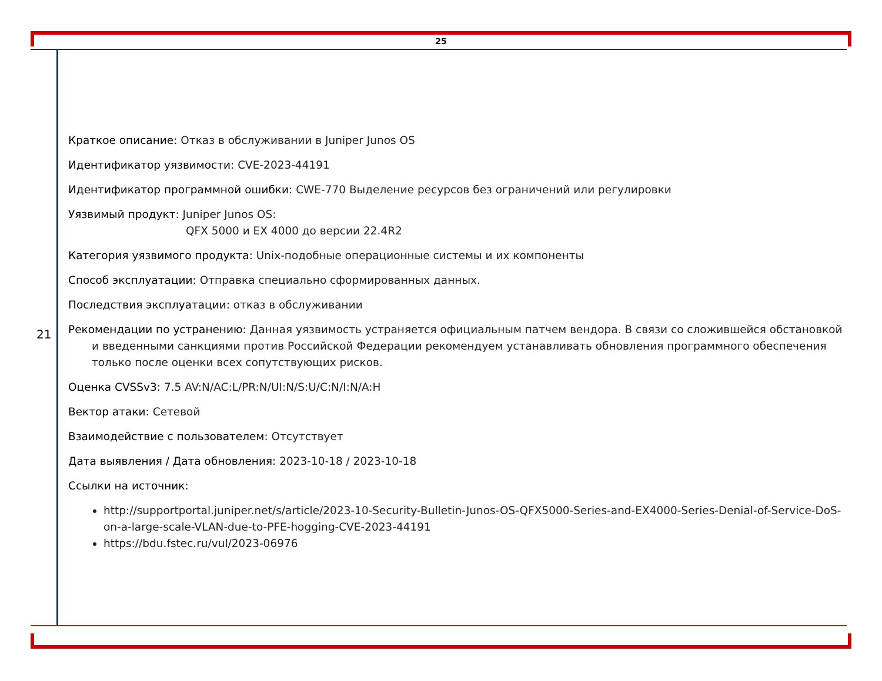25
21
Краткое описание: Отказ в обслуживании в Juniper Junos OS
Идентификатор уязвимости: CVE-2023-44191
Идентификатор программной ошибки: CWE-770 Выделение ресурсов без ограничений или регулировки
Уязвимый продукт: Juniper Junos OS:
QFX 5000 и EX 4000 до версии 22.4R2
Категория уязвимого продукта: Unix-подобные операционные системы и их компоненты
Способ эксплуатации: Отправка специально сформированных данных.
Последствия эксплуатации: отказ в обслуживании
Рекомендации по устранению: Данная уязвимость устраняется официальным патчем вендора. В связи со сложившейся обстановкой и введенными санкциями против Российской Федерации рекомендуем устанавливать обновления программного обеспечения только после оценки всех сопутствующих рисков.
Оценка CVSSv3: 7.5 AV:N/AC:L/PR:N/UI:N/S:U/C:N/I:N/A:H
Вектор атаки: Сетевой
Взаимодействие с пользователем: Отсутствует
Дата выявления / Дата обновления: 2023-10-18 / 2023-10-18
Ссылки на источник:
http://supportportal.juniper.net/s/article/2023-10-Security-Bulletin-Junos-OS-QFX5000-Series-and-EX4000-Series-Denial-of-Service-DoS-on-a-large-scale-VLAN-due-to-PFE-hogging-CVE-2023-44191
https://bdu.fstec.ru/vul/2023-06976